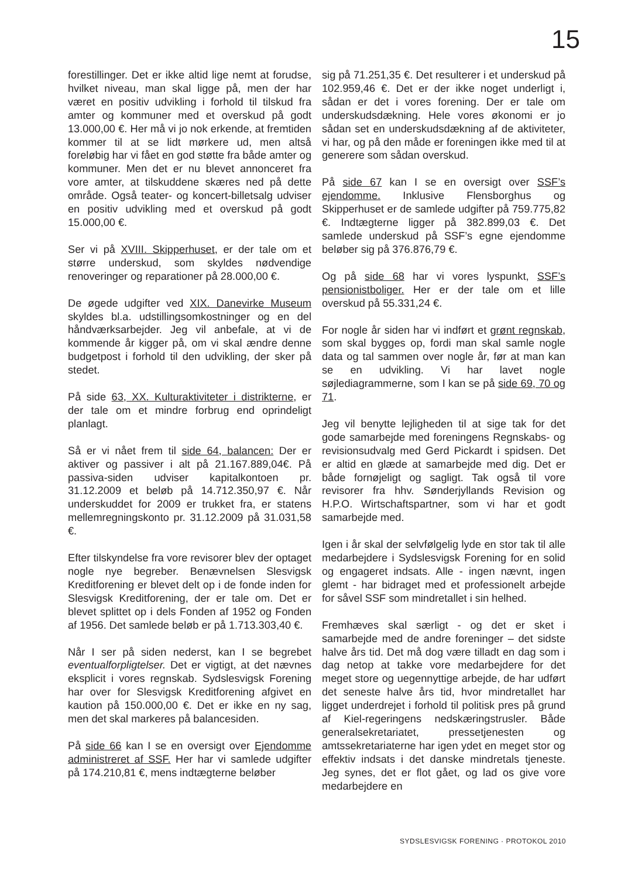15
forestillinger. Det er ikke altid lige nemt at forudse, hvilket niveau, man skal ligge på, men der har været en positiv udvikling i forhold til tilskud fra amter og kommuner med et overskud på godt 13.000,00 €. Her må vi jo nok erkende, at fremtiden kommer til at se lidt mørkere ud, men altså foreløbig har vi fået en god støtte fra både amter og kommuner. Men det er nu blevet annonceret fra vore amter, at tilskuddene skæres ned på dette område. Også teater- og koncert-billetsalg udviser en positiv udvikling med et overskud på godt 15.000,00 €.
Ser vi på XVIII. Skipperhuset, er der tale om et større underskud, som skyldes nødvendige renoveringer og reparationer på 28.000,00 €.
De øgede udgifter ved XIX. Danevirke Museum skyldes bl.a. udstillingsomkostninger og en del håndværksarbejder. Jeg vil anbefale, at vi de kommende år kigger på, om vi skal ændre denne budgetpost i forhold til den udvikling, der sker på stedet.
På side 63, XX. Kulturaktiviteter i distrikterne, er der tale om et mindre forbrug end oprindeligt planlagt.
Så er vi nået frem til side 64, balancen: Der er aktiver og passiver i alt på 21.167.889,04€. På passiva-siden udviser kapitalkontoen pr. 31.12.2009 et beløb på 14.712.350,97 €. Når underskuddet for 2009 er trukket fra, er statens mellemregningskonto pr. 31.12.2009 på 31.031,58 €.
Efter tilskyndelse fra vore revisorer blev der optaget nogle nye begreber. Benævnelsen Slesvigsk Kreditforening er blevet delt op i de fonde inden for Slesvigsk Kreditforening, der er tale om. Det er blevet splittet op i dels Fonden af 1952 og Fonden af 1956. Det samlede beløb er på 1.713.303,40 €.
Når I ser på siden nederst, kan I se begrebet eventualforpligtelser. Det er vigtigt, at det nævnes eksplicit i vores regnskab. Sydslesvigsk Forening har over for Slesvigsk Kreditforening afgivet en kaution på 150.000,00 €. Det er ikke en ny sag, men det skal markeres på balancesiden.
På side 66 kan I se en oversigt over Ejendomme administreret af SSF. Her har vi samlede udgifter på 174.210,81 €, mens indtægterne beløber
sig på 71.251,35 €. Det resulterer i et underskud på 102.959,46 €. Det er der ikke noget underligt i, sådan er det i vores forening. Der er tale om underskudsdækning. Hele vores økonomi er jo sådan set en underskudsdækning af de aktiviteter, vi har, og på den måde er foreningen ikke med til at generere som sådan overskud.
På side 67 kan I se en oversigt over SSF’s ejendomme. Inklusive Flensborghus og Skipperhuset er de samlede udgifter på 759.775,82 €. Indtægterne ligger på 382.899,03 €. Det samlede underskud på SSF’s egne ejendomme beløber sig på 376.876,79 €.
Og på side 68 har vi vores lyspunkt, SSF’s pensionistboliger. Her er der tale om et lille overskud på 55.331,24 €.
For nogle år siden har vi indført et grønt regnskab, som skal bygges op, fordi man skal samle nogle data og tal sammen over nogle år, før at man kan se en udvikling. Vi har lavet nogle søjlediagrammerne, som I kan se på side 69, 70 og 71.
Jeg vil benytte lejligheden til at sige tak for det gode samarbejde med foreningens Regnskabs- og revisionsudvalg med Gerd Pickardt i spidsen. Det er altid en glæde at samarbejde med dig. Det er både fornøjeligt og sagligt. Tak også til vore revisorer fra hhv. Sønderjyllands Revision og H.P.O. Wirtschaftspartner, som vi har et godt samarbejde med.
Igen i år skal der selvfølgelig lyde en stor tak til alle medarbejdere i Sydslesvigsk Forening for en solid og engageret indsats. Alle - ingen nævnt, ingen glemt - har bidraget med et professionelt arbejde for såvel SSF som mindretallet i sin helhed.
Fremhæves skal særligt - og det er sket i samarbejde med de andre foreninger – det sidste halve års tid. Det må dog være tilladt en dag som i dag netop at takke vore medarbejdere for det meget store og uegennyttige arbejde, de har udført det seneste halve års tid, hvor mindretallet har ligget underdrejet i forhold til politisk pres på grund af Kiel-regeringens nedskæringstrusler. Både generalsekretariatet, pressetjenesten og amtssekretariaterne har igen ydet en meget stor og effektiv indsats i det danske mindretals tjeneste. Jeg synes, det er flot gået, og lad os give vore medarbejdere en
SYDSLESVIGSK FORENING · PROTOKOL 2010